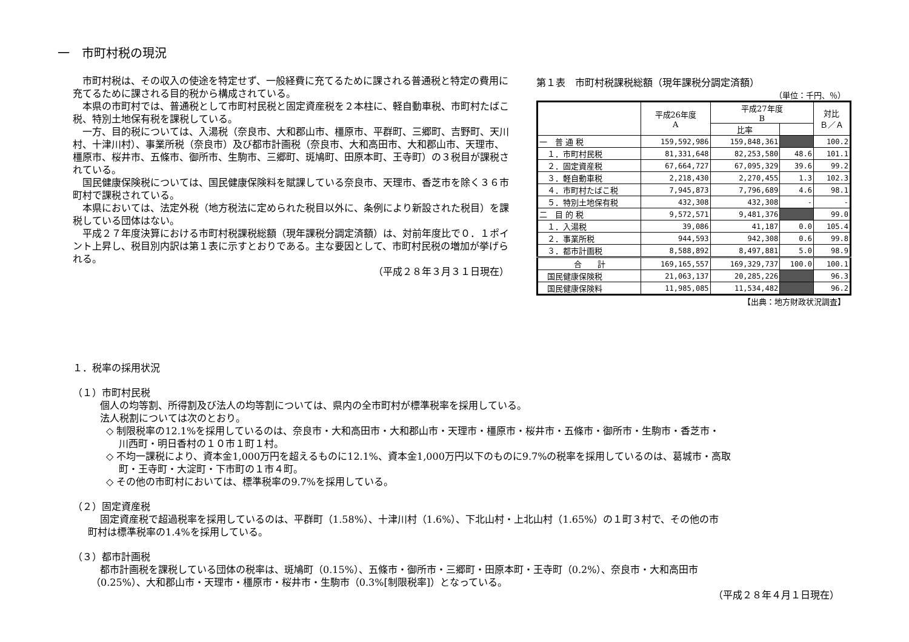一　市町村税の現況
市町村税は、その収入の使途を特定せず、一般経費に充てるために課される普通税と特定の費用に充てるために課される目的税から構成されている。
本県の市町村では、普通税として市町村民税と固定資産税を２本柱に、軽自動車税、市町村たばこ税、特別土地保有税を課税している。
一方、目的税については、入湯税（奈良市、大和郡山市、橿原市、平群町、三郷町、吉野町、天川村、十津川村）、事業所税（奈良市）及び都市計画税（奈良市、大和高田市、大和郡山市、天理市、橿原市、桜井市、五條市、御所市、生駒市、三郷町、斑鳩町、田原本町、王寺町）の３税目が課税されている。
国民健康保険税については、国民健康保険料を賦課している奈良市、天理市、香芝市を除く３６市町村で課税されている。
本県においては、法定外税（地方税法に定められた税目以外に、条例により新設された税目）を課税している団体はない。
平成２７年度決算における市町村税課税総額（現年課税分調定済額）は、対前年度比で０．１ポイント上昇し、税目別内訳は第１表に示すとおりである。主な要因として、市町村民税の増加が挙げられる。
（平成２８年３月３１日現在）
第１表　市町村税課税総額（現年課税分調定済額）
（単位：千円、％）
| | 平成26年度 A | 平成27年度 B | | 対比 Ｂ／Ａ |
| --- | --- | --- | --- | --- |
| | | 比率 | | |
| 一 普 通 税 | 159,592,986 | 159,848,361 | | 100.2 |
| １．市町村民税 | 81,331,648 | 82,253,580 | 48.6 | 101.1 |
| ２．固定資産税 | 67,664,727 | 67,095,329 | 39.6 | 99.2 |
| ３．軽自動車税 | 2,218,430 | 2,270,455 | 1.3 | 102.3 |
| ４．市町村たばこ税 | 7,945,873 | 7,796,689 | 4.6 | 98.1 |
| ５．特別土地保有税 | 432,308 | 432,308 | - | - |
| 二 目 的 税 | 9,572,571 | 9,481,376 | | 99.0 |
| １．入湯税 | 39,086 | 41,187 | 0.0 | 105.4 |
| ２．事業所税 | 944,593 | 942,308 | 0.6 | 99.8 |
| ３．都市計画税 | 8,588,892 | 8,497,881 | 5.0 | 98.9 |
| 合 計 | 169,165,557 | 169,329,737 | 100.0 | 100.1 |
| 国民健康保険税 | 21,063,137 | 20,285,226 | | 96.3 |
| 国民健康保険料 | 11,985,085 | 11,534,482 | | 96.2 |
【出典：地方財政状況調査】
１．税率の採用状況
（１）市町村民税
個人の均等割、所得割及び法人の均等割については、県内の全市町村が標準税率を採用している。
法人税割については次のとおり。
◇ 制限税率の12.1%を採用しているのは、奈良市・大和高田市・大和郡山市・天理市・橿原市・桜井市・五條市・御所市・生駒市・香芝市・
　 川西町・明日香村の１０市１町１村。
◇ 不均一課税により、資本金1,000万円を超えるものに12.1%、資本金1,000万円以下のものに9.7%の税率を採用しているのは、葛城市・高取
　 町・王寺町・大淀町・下市町の１市４町。
◇ その他の市町村においては、標準税率の9.7%を採用している。
（２）固定資産税
固定資産税で超過税率を採用しているのは、平群町（1.58%）、十津川村（1.6%）、下北山村・上北山村（1.65%）の１町３村で、その他の市
町村は標準税率の1.4%を採用している。
（３）都市計画税
都市計画税を課税している団体の税率は、斑鳩町（0.15%）、五條市・御所市・三郷町・田原本町・王寺町（0.2%）、奈良市・大和高田市
（0.25%）、大和郡山市・天理市・橿原市・桜井市・生駒市（0.3%[制限税率]）となっている。
（平成２８年４月１日現在）